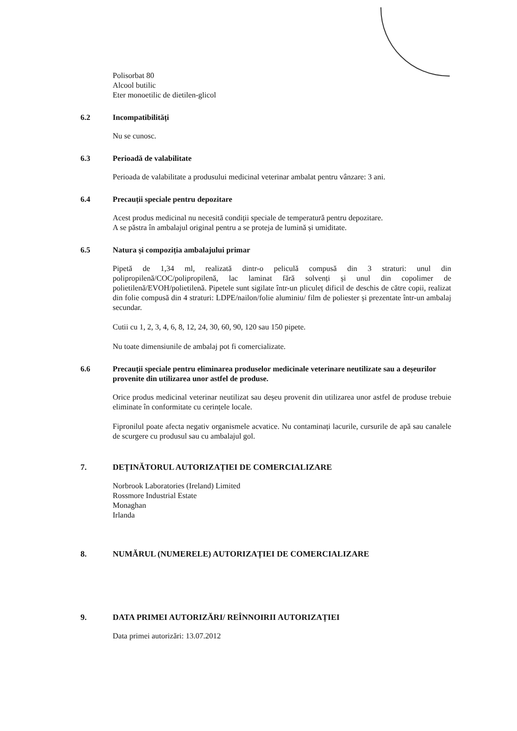Polisorbat 80
Alcool butilic
Eter monoetilic de dietilen-glicol
6.2 Incompatibilități
Nu se cunosc.
6.3 Perioadă de valabilitate
Perioada de valabilitate a produsului medicinal veterinar ambalat pentru vânzare: 3 ani.
6.4 Precauții speciale pentru depozitare
Acest produs medicinal nu necesită condiții speciale de temperatură pentru depozitare.
A se păstra în ambalajul original pentru a se proteja de lumină și umiditate.
6.5 Natura și compoziția ambalajului primar
Pipetă de 1,34 ml, realizată dintr-o peliculă compusă din 3 straturi: unul din polipropilenă/COC/polipropilenă, lac laminat fără solvenți și unul din copolimer de polietilenă/EVOH/polietilenă. Pipetele sunt sigilate într-un pliculeț dificil de deschis de către copii, realizat din folie compusă din 4 straturi: LDPE/nailon/folie aluminiu/ film de poliester și prezentate într-un ambalaj secundar.
Cutii cu 1, 2, 3, 4, 6, 8, 12, 24, 30, 60, 90, 120 sau 150 pipete.
Nu toate dimensiunile de ambalaj pot fi comercializate.
6.6 Precauții speciale pentru eliminarea produselor medicinale veterinare neutilizate sau a deșeurilor provenite din utilizarea unor astfel de produse.
Orice produs medicinal veterinar neutilizat sau deșeu provenit din utilizarea unor astfel de produse trebuie eliminate în conformitate cu cerințele locale.
Fipronilul poate afecta negativ organismele acvatice. Nu contaminați lacurile, cursurile de apă sau canalele de scurgere cu produsul sau cu ambalajul gol.
7. DEȚINĂTORUL AUTORIZAȚIEI DE COMERCIALIZARE
Norbrook Laboratories (Ireland) Limited
Rossmore Industrial Estate
Monaghan
Irlanda
8. NUMĂRUL (NUMERELE) AUTORIZAȚIEI DE COMERCIALIZARE
9. DATA PRIMEI AUTORIZĂRI/ REÎNNOIRII AUTORIZAȚIEI
Data primei autorizări: 13.07.2012